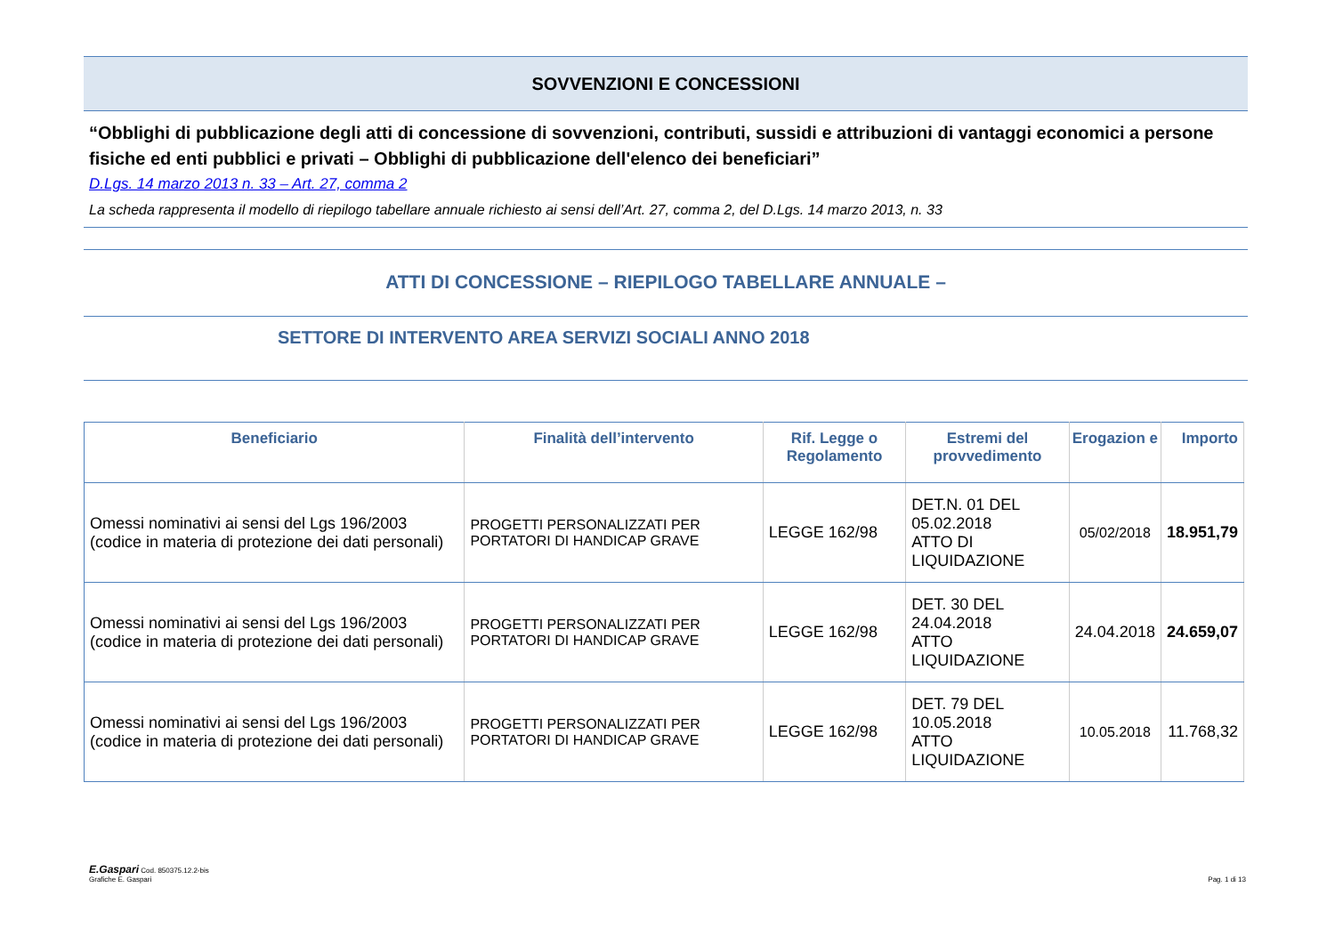SOVVENZIONI E CONCESSIONI
“Obblighi di pubblicazione degli atti di concessione di sovvenzioni, contributi, sussidi e attribuzioni di vantaggi economici a persone fisiche ed enti pubblici e privati – Obblighi di pubblicazione dell'elenco dei beneficiari”
D.Lgs. 14 marzo 2013 n. 33 – Art. 27, comma 2
La scheda rappresenta il modello di riepilogo tabellare annuale richiesto ai sensi dell’Art. 27, comma 2, del D.Lgs. 14 marzo 2013, n. 33
ATTI DI CONCESSIONE – RIEPILOGO TABELLARE ANNUALE –
SETTORE DI INTERVENTO AREA SERVIZI SOCIALI ANNO 2018
| Beneficiario | Finalità dell’intervento | Rif. Legge o Regolamento | Estremi del provvedimento | Erogazion e | Importo |
| --- | --- | --- | --- | --- | --- |
| Omessi nominativi ai sensi del Lgs 196/2003 (codice in materia di protezione dei dati personali) | PROGETTI PERSONALIZZATI PER PORTATORI DI HANDICAP GRAVE | LEGGE 162/98 | DET.N. 01 DEL 05.02.2018 ATTO DI LIQUIDAZIONE | 05/02/2018 | 18.951,79 |
| Omessi nominativi ai sensi del Lgs 196/2003 (codice in materia di protezione dei dati personali) | PROGETTI PERSONALIZZATI PER PORTATORI DI HANDICAP GRAVE | LEGGE 162/98 | DET. 30 DEL 24.04.2018 ATTO LIQUIDAZIONE | 24.04.2018 | 24.659,07 |
| Omessi nominativi ai sensi del Lgs 196/2003 (codice in materia di protezione dei dati personali) | PROGETTI PERSONALIZZATI PER PORTATORI DI HANDICAP GRAVE | LEGGE 162/98 | DET. 79 DEL 10.05.2018 ATTO LIQUIDAZIONE | 10.05.2018 | 11.768,32 |
E.Gaspari Cod. 850375.12.2-bis
Grafiche E. Gaspari
Pag. 1 di 13